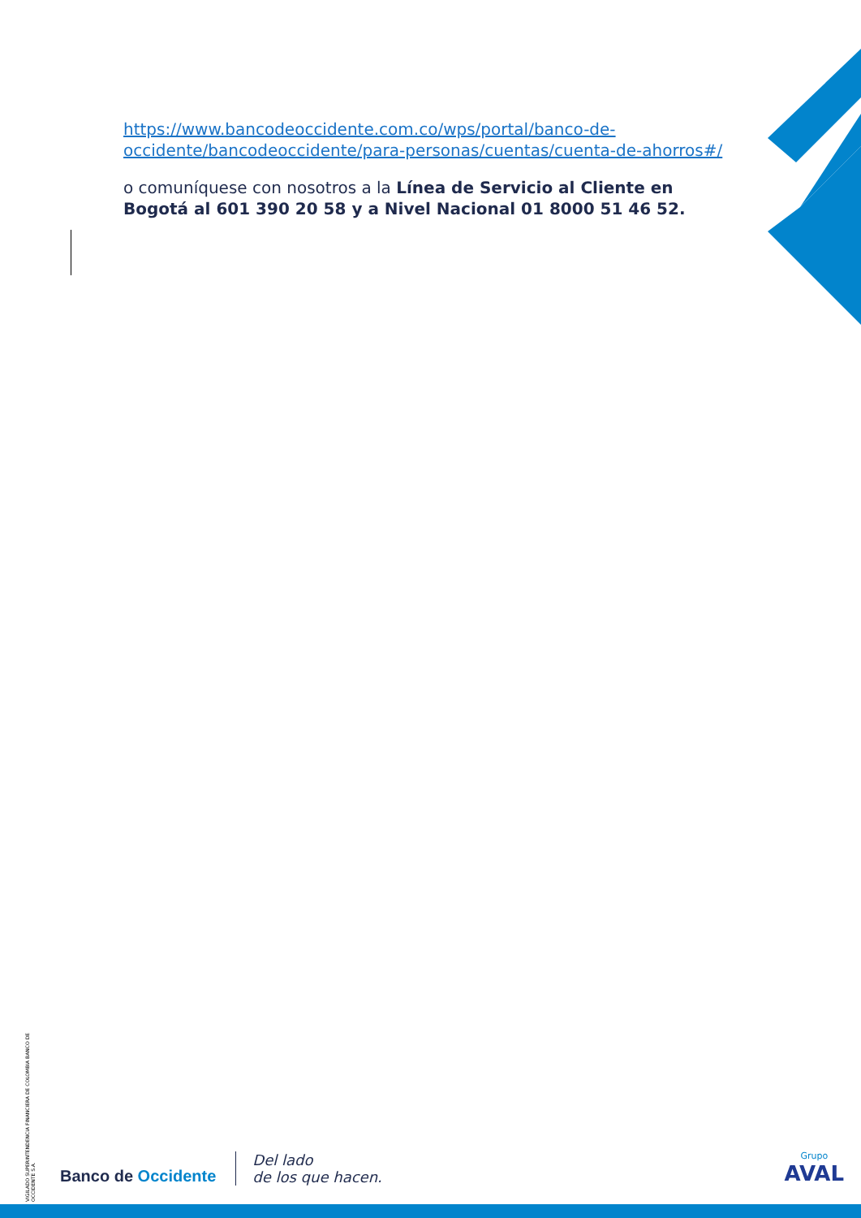https://www.bancodeoccidente.com.co/wps/portal/banco-de-occidente/bancodeoccidente/para-personas/cuentas/cuenta-de-ahorros#/
o comuníquese con nosotros a la Línea de Servicio al Cliente en Bogotá al 601 390 20 58 y a Nivel Nacional 01 8000 51 46 52.
VIGILADO SUPERINTENDENCIA FINANCIERA DE COLOMBIA BANCO DE OCCIDENTE S.A.
Banco de Occidente
Del lado
de los que hacen.
Grupo
AVAL